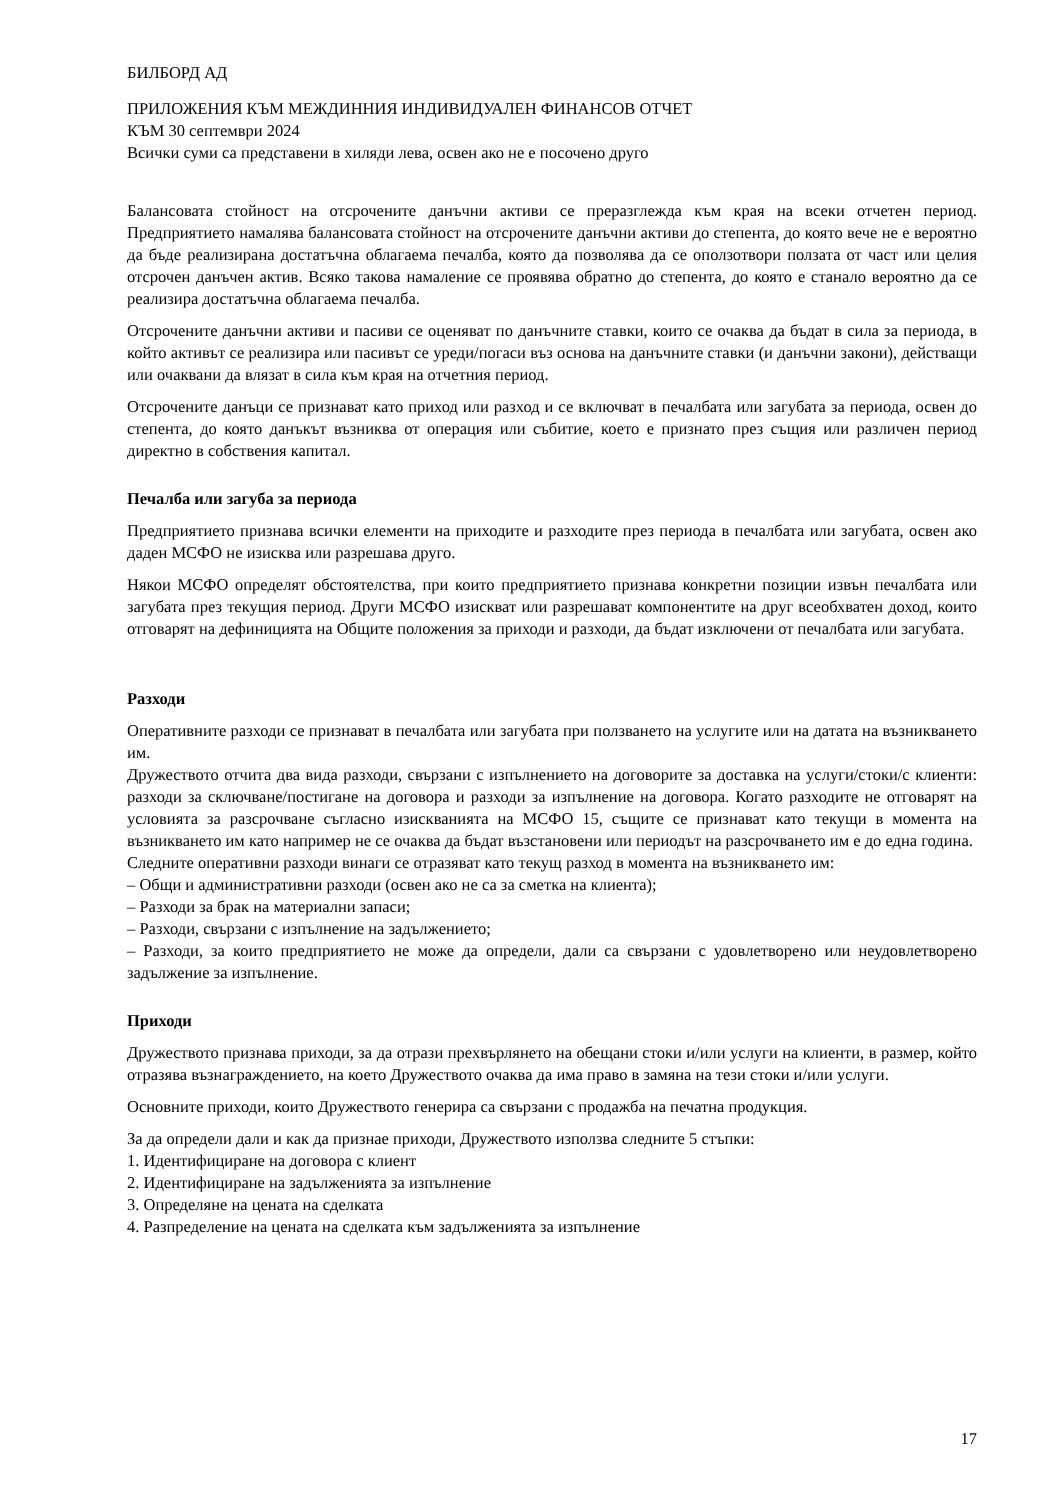БИЛБОРД АД
ПРИЛОЖЕНИЯ КЪМ МЕЖДИННИЯ ИНДИВИДУАЛЕН ФИНАНСОВ ОТЧЕТ
КЪМ 30 септември 2024
Всички суми са представени в хиляди лева, освен ако не е посочено друго
Балансовата стойност на отсрочените данъчни активи се преразглежда към края на всеки отчетен период. Предприятието намалява балансовата стойност на отсрочените данъчни активи до степента, до която вече не е вероятно да бъде реализирана достатъчна облагаема печалба, която да позволява да се оползотвори ползата от част или целия отсрочен данъчен актив. Всяко такова намаление се проявява обратно до степента, до която е станало вероятно да се реализира достатъчна облагаема печалба.
Отсрочените данъчни активи и пасиви се оценяват по данъчните ставки, които се очаква да бъдат в сила за периода, в който активът се реализира или пасивът се уреди/погаси въз основа на данъчните ставки (и данъчни закони), действащи или очаквани да влязат в сила към края на отчетния период.
Отсрочените данъци се признават като приход или разход и се включват в печалбата или загубата за периода, освен до степента, до която данъкът възниква от операция или събитие, което е признато през същия или различен период директно в собствения капитал.
Печалба или загуба за периода
Предприятието признава всички елементи на приходите и разходите през периода в печалбата или загубата, освен ако даден МСФО не изисква или разрешава друго.
Някои МСФО определят обстоятелства, при които предприятието признава конкретни позиции извън печалбата или загубата през текущия период. Други МСФО изискват или разрешават компонентите на друг всеобхватен доход, които отговарят на дефиницията на Общите положения за приходи и разходи, да бъдат изключени от печалбата или загубата.
Разходи
Оперативните разходи се признават в печалбата или загубата при ползването на услугите или на датата на възникването им.
Дружеството отчита два вида разходи, свързани с изпълнението на договорите за доставка на услуги/стоки/с клиенти: разходи за сключване/постигане на договора и разходи за изпълнение на договора. Когато разходите не отговарят на условията за разсрочване съгласно изискванията на МСФО 15, същите се признават като текущи в момента на възникването им като например не се очаква да бъдат възстановени или периодът на разсрочването им е до една година.
Следните оперативни разходи винаги се отразяват като текущ разход в момента на възникването им:
– Общи и административни разходи (освен ако не са за сметка на клиента);
– Разходи за брак на материални запаси;
– Разходи, свързани с изпълнение на задължението;
– Разходи, за които предприятието не може да определи, дали са свързани с удовлетворено или неудовлетворено задължение за изпълнение.
Приходи
Дружеството признава приходи, за да отрази прехвърлянето на обещани стоки и/или услуги на клиенти, в размер, който отразява възнаграждението, на което Дружеството очаква да има право в замяна на тези стоки и/или услуги.
Основните приходи, които Дружеството генерира са свързани с продажба на печатна продукция.
За да определи дали и как да признае приходи, Дружеството използва следните 5 стъпки:
1. Идентифициране на договора с клиент
2. Идентифициране на задълженията за изпълнение
3. Определяне на цената на сделката
4. Разпределение на цената на сделката към задълженията за изпълнение
17